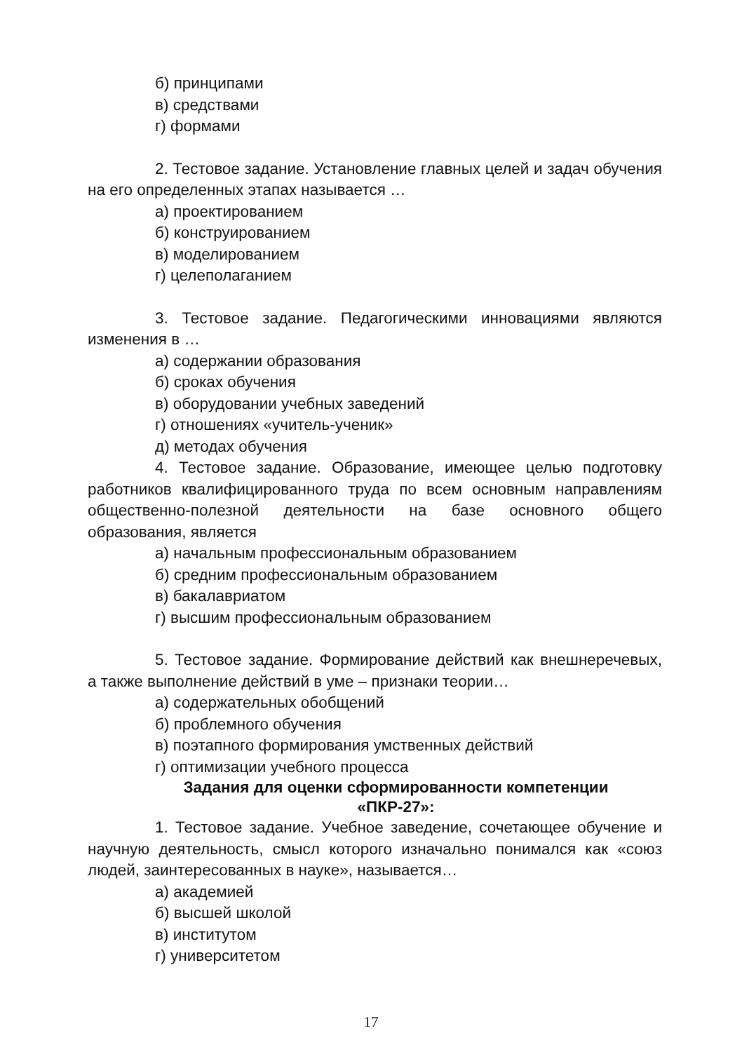б) принципами
в) средствами
г) формами
2. Тестовое задание. Установление главных целей и задач обучения на его определенных этапах называется …
а) проектированием
б) конструированием
в) моделированием
г) целеполаганием
3. Тестовое задание. Педагогическими инновациями являются изменения в …
а) содержании образования
б) сроках обучения
в) оборудовании учебных заведений
г) отношениях «учитель-ученик»
д) методах обучения
4. Тестовое задание. Образование, имеющее целью подготовку работников квалифицированного труда по всем основным направлениям общественно-полезной деятельности на базе основного общего образования, является
а) начальным профессиональным образованием
б) средним профессиональным образованием
в) бакалавриатом
г) высшим профессиональным образованием
5. Тестовое задание. Формирование действий как внешнеречевых, а также выполнение действий в уме – признаки теории…
а) содержательных обобщений
б) проблемного обучения
в) поэтапного формирования умственных действий
г) оптимизации учебного процесса
Задания для оценки сформированности компетенции
«ПКР-27»:
1. Тестовое задание. Учебное заведение, сочетающее обучение и научную деятельность, смысл которого изначально понимался как «союз людей, заинтересованных в науке», называется…
а) академией
б) высшей школой
в) институтом
г) университетом
17